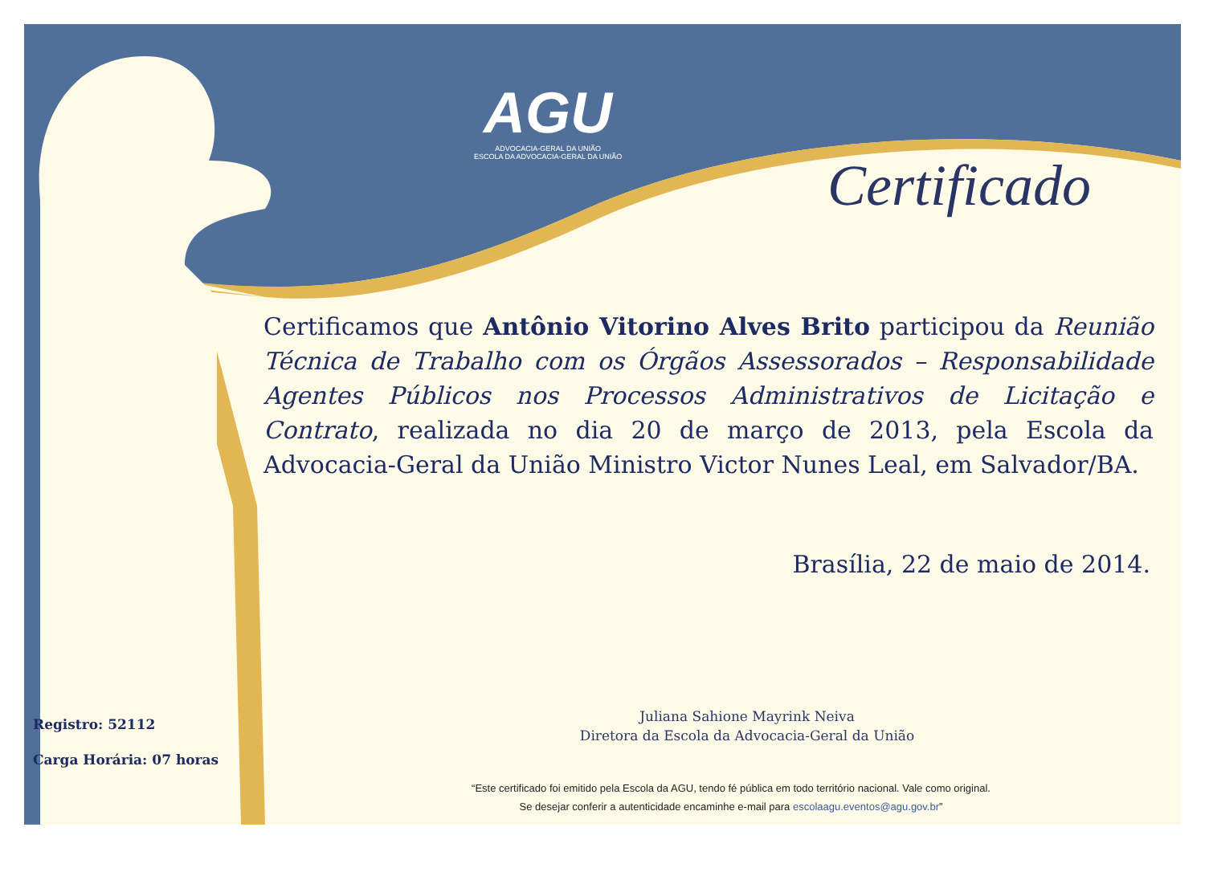AGU
ADVOCACIA-GERAL DA UNIÃO
ESCOLA DA ADVOCACIA-GERAL DA UNIÃO
Certificado
Certificamos que Antônio Vitorino Alves Brito participou da Reunião Técnica de Trabalho com os Órgãos Assessorados – Responsabilidade Agentes Públicos nos Processos Administrativos de Licitação e Contrato, realizada no dia 20 de março de 2013, pela Escola da Advocacia-Geral da União Ministro Victor Nunes Leal, em Salvador/BA.
Brasília, 22 de maio de 2014.
Juliana Sahione Mayrink Neiva
Diretora da Escola da Advocacia-Geral da União
Registro: 52112
Carga Horária: 07 horas
“Este certificado foi emitido pela Escola da AGU, tendo fé pública em todo território nacional. Vale como original.
Se desejar conferir a autenticidade encaminhe e-mail para escolaagu.eventos@agu.gov.br”